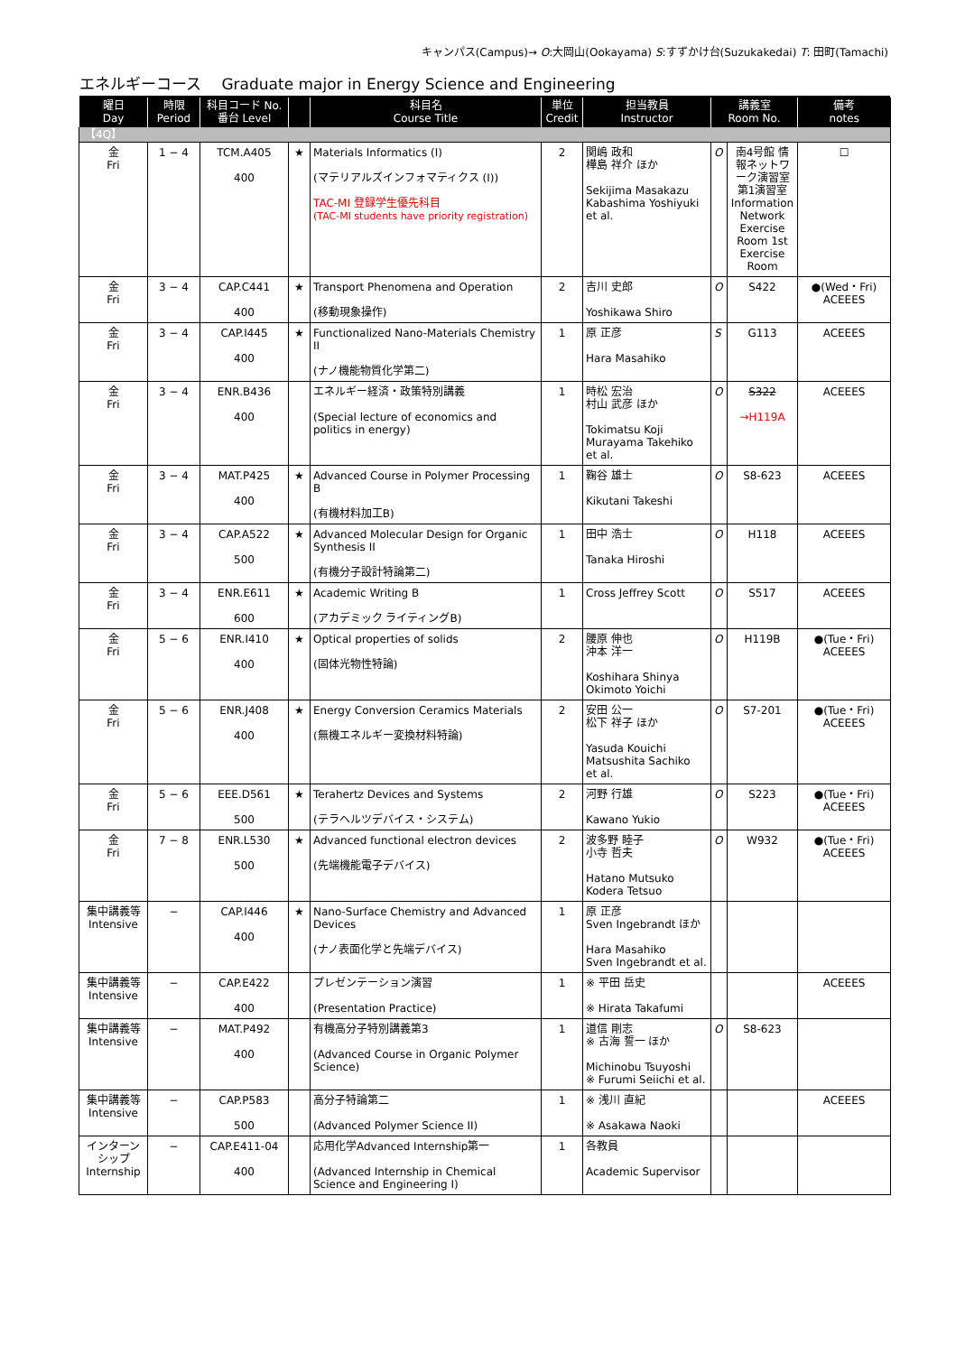キャンパス(Campus)→ O:大岡山(Ookayama) S:すずかけ台(Suzukakedai) T: 田町(Tamachi)
エネルギーコース　 Graduate major in Energy Science and Engineering
| 曜日 Day | 時限 Period | 科目コード No. 番台 Level | | 科目名 Course Title | 単位 Credit | 担当教員 Instructor | 講義室 Room No. | | 備考 notes |
| --- | --- | --- | --- | --- | --- | --- | --- | --- | --- |
| 【4Q】 | | | | | | | | | |
| 金 Fri | 1 − 4 | TCM.A405 400 | ★ | Materials Informatics (I) (マテリアルズインフォマティクス (I)) TAC-MI 登録学生優先科目 (TAC-MI students have priority registration) | 2 | 関嶋 政和 樺島 祥介 ほか Sekijima Masakazu Kabashima Yoshiyuki et al. | O | 南4号館 情報ネットワーク演習室 第1演習室 Information Network Exercise Room 1st Exercise Room | ☐ |
| 金 Fri | 3 − 4 | CAP.C441 400 | ★ | Transport Phenomena and Operation (移動現象操作) | 2 | 吉川 史郎 Yoshikawa Shiro | O | S422 | ●(Wed・Fri) ACEEES |
| 金 Fri | 3 − 4 | CAP.I445 400 | ★ | Functionalized Nano-Materials Chemistry II (ナノ機能物質化学第二) | 1 | 原 正彦 Hara Masahiko | S | G113 | ACEEES |
| 金 Fri | 3 − 4 | ENR.B436 400 | | エネルギー経済・政策特別講義 (Special lecture of economics and politics in energy) | 1 | 時松 宏治 村山 武彦 ほか Tokimatsu Koji Murayama Takehiko et al. | O | S322 →H119A | ACEEES |
| 金 Fri | 3 − 4 | MAT.P425 400 | ★ | Advanced Course in Polymer Processing B (有機材料加工B) | 1 | 鞠谷 雄士 Kikutani Takeshi | O | S8-623 | ACEEES |
| 金 Fri | 3 − 4 | CAP.A522 500 | ★ | Advanced Molecular Design for Organic Synthesis II (有機分子設計特論第二) | 1 | 田中 浩士 Tanaka Hiroshi | O | H118 | ACEEES |
| 金 Fri | 3 − 4 | ENR.E611 600 | ★ | Academic Writing B (アカデミック ライティングB) | 1 | Cross Jeffrey Scott | O | S517 | ACEEES |
| 金 Fri | 5 − 6 | ENR.I410 400 | ★ | Optical properties of solids (固体光物性特論) | 2 | 腰原 伸也 沖本 洋一 Koshihara Shinya Okimoto Yoichi | O | H119B | ●(Tue・Fri) ACEEES |
| 金 Fri | 5 − 6 | ENR.J408 400 | ★ | Energy Conversion Ceramics Materials (無機エネルギー変換材料特論) | 2 | 安田 公一 松下 祥子 ほか Yasuda Kouichi Matsushita Sachiko et al. | O | S7-201 | ●(Tue・Fri) ACEEES |
| 金 Fri | 5 − 6 | EEE.D561 500 | ★ | Terahertz Devices and Systems (テラヘルツデバイス・システム) | 2 | 河野 行雄 Kawano Yukio | O | S223 | ●(Tue・Fri) ACEEES |
| 金 Fri | 7 − 8 | ENR.L530 500 | ★ | Advanced functional electron devices (先端機能電子デバイス) | 2 | 波多野 睦子 小寺 哲夫 Hatano Mutsuko Kodera Tetsuo | O | W932 | ●(Tue・Fri) ACEEES |
| 集中講義等 Intensive | − | CAP.I446 400 | ★ | Nano-Surface Chemistry and Advanced Devices (ナノ表面化学と先端デバイス) | 1 | 原 正彦 Sven Ingebrandt ほか Hara Masahiko Sven Ingebrandt et al. | | | |
| 集中講義等 Intensive | − | CAP.E422 400 | | プレゼンテーション演習 (Presentation Practice) | 1 | ※ 平田 岳史 ※ Hirata Takafumi | | | ACEEES |
| 集中講義等 Intensive | − | MAT.P492 400 | | 有機高分子特別講義第3 (Advanced Course in Organic Polymer Science) | 1 | 道信 剛志 ※ 古海 誓一 ほか Michinobu Tsuyoshi ※ Furumi Seiichi et al. | O | S8-623 | |
| 集中講義等 Intensive | − | CAP.P583 500 | | 高分子特論第二 (Advanced Polymer Science II) | 1 | ※ 浅川 直紀 ※ Asakawa Naoki | | | ACEEES |
| インターンシップ Internship | − | CAP.E411-04 400 | | 応用化学Advanced Internship第一 (Advanced Internship in Chemical Science and Engineering I) | 1 | 各教員 Academic Supervisor | | | |